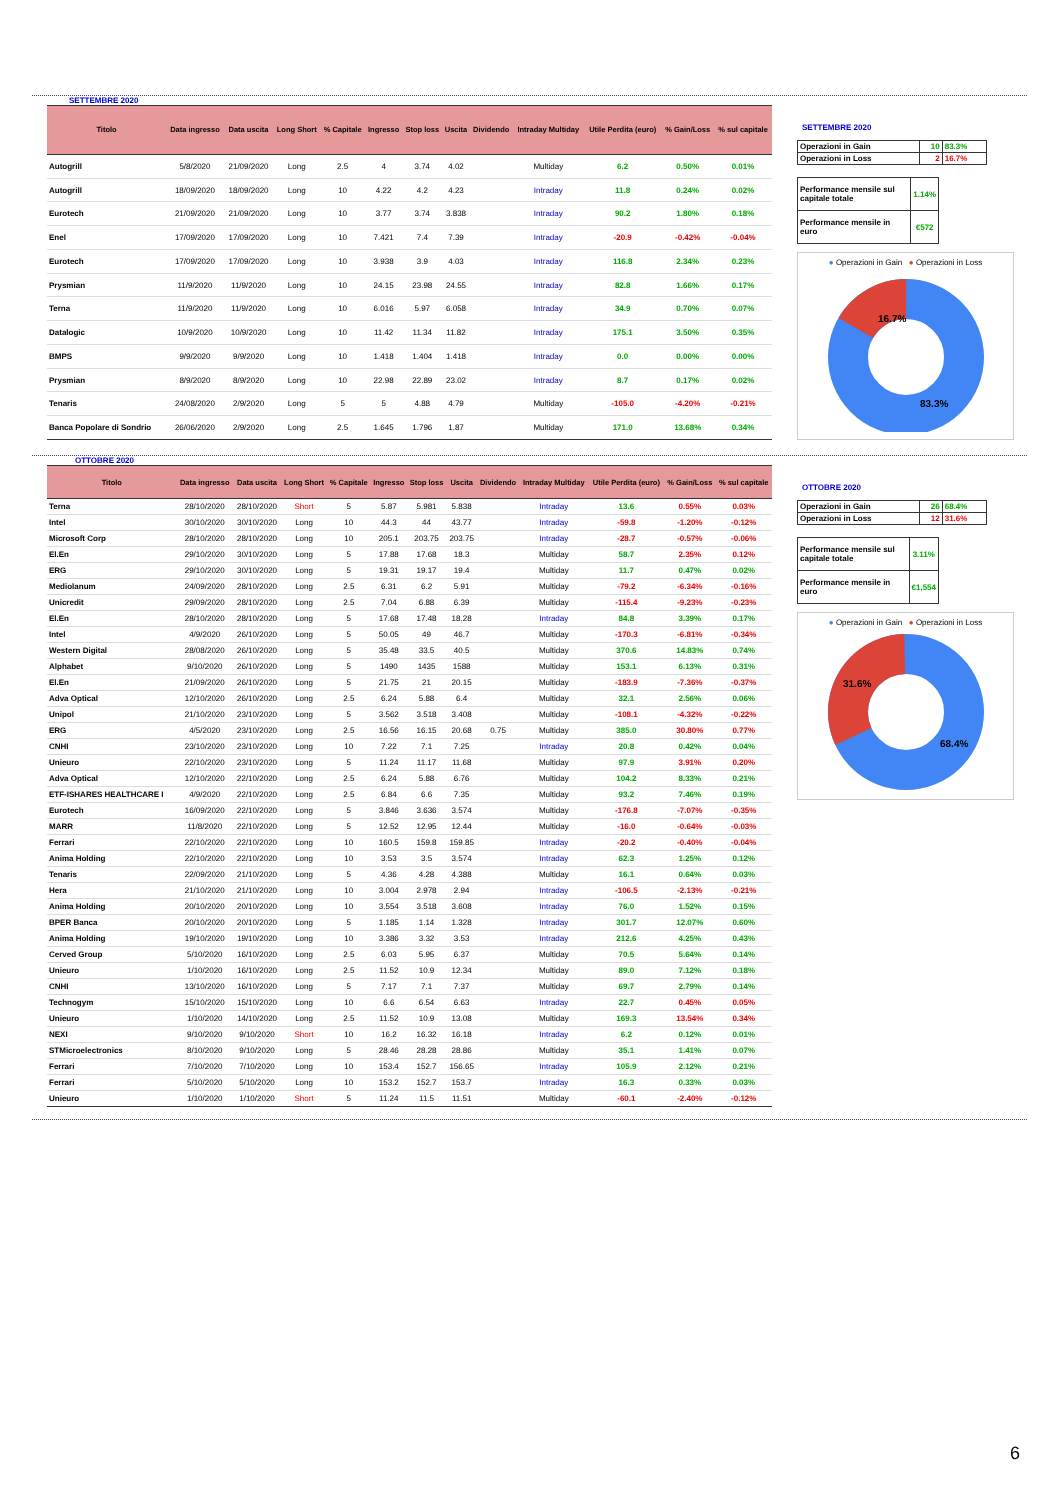SETTEMBRE 2020
| Titolo | Data ingresso | Data uscita | Long Short | % Capitale | Ingresso | Stop loss | Uscita | Dividendo | Intraday Multiday | Utile Perdita (euro) | % Gain/Loss | % sul capitale |
| --- | --- | --- | --- | --- | --- | --- | --- | --- | --- | --- | --- | --- |
| Autogrill | 5/8/2020 | 21/09/2020 | Long | 2.5 | 4 | 3.74 | 4.02 | | Multiday | 6.2 | 0.50% | 0.01% |
| Autogrill | 18/09/2020 | 18/09/2020 | Long | 10 | 4.22 | 4.2 | 4.23 | | Intraday | 11.8 | 0.24% | 0.02% |
| Eurotech | 21/09/2020 | 21/09/2020 | Long | 10 | 3.77 | 3.74 | 3.838 | | Intraday | 90.2 | 1.80% | 0.18% |
| Enel | 17/09/2020 | 17/09/2020 | Long | 10 | 7.421 | 7.4 | 7.39 | | Intraday | -20.9 | -0.42% | -0.04% |
| Eurotech | 17/09/2020 | 17/09/2020 | Long | 10 | 3.938 | 3.9 | 4.03 | | Intraday | 116.8 | 2.34% | 0.23% |
| Prysmian | 11/9/2020 | 11/9/2020 | Long | 10 | 24.15 | 23.98 | 24.55 | | Intraday | 82.8 | 1.66% | 0.17% |
| Terna | 11/9/2020 | 11/9/2020 | Long | 10 | 6.016 | 5.97 | 6.058 | | Intraday | 34.9 | 0.70% | 0.07% |
| Datalogic | 10/9/2020 | 10/9/2020 | Long | 10 | 11.42 | 11.34 | 11.82 | | Intraday | 175.1 | 3.50% | 0.35% |
| BMPS | 9/9/2020 | 9/9/2020 | Long | 10 | 1.418 | 1.404 | 1.418 | | Intraday | 0.0 | 0.00% | 0.00% |
| Prysmian | 8/9/2020 | 8/9/2020 | Long | 10 | 22.98 | 22.89 | 23.02 | | Intraday | 8.7 | 0.17% | 0.02% |
| Tenaris | 24/08/2020 | 2/9/2020 | Long | 5 | 5 | 4.88 | 4.79 | | Multiday | -105.0 | -4.20% | -0.21% |
| Banca Popolare di Sondrio | 26/06/2020 | 2/9/2020 | Long | 2.5 | 1.645 | 1.796 | 1.87 | | Multiday | 171.0 | 13.68% | 0.34% |
SETTEMBRE 2020
| Operazioni in Gain | 10 | 83.3% |
| Operazioni in Loss | 2 | 16.7% |
| Performance mensile sul capitale totale | 1.14% |
| Performance mensile in euro | €572 |
● Operazioni in Gain ● Operazioni in Loss
16.7%
83.3%
OTTOBRE 2020
| Titolo | Data ingresso | Data uscita | Long Short | % Capitale | Ingresso | Stop loss | Uscita | Dividendo | Intraday Multiday | Utile Perdita (euro) | % Gain/Loss | % sul capitale |
| --- | --- | --- | --- | --- | --- | --- | --- | --- | --- | --- | --- | --- |
| Terna | 28/10/2020 | 28/10/2020 | Short | 5 | 5.87 | 5.981 | 5.838 | | Intraday | 13.6 | 0.55% | 0.03% |
| Intel | 30/10/2020 | 30/10/2020 | Long | 10 | 44.3 | 44 | 43.77 | | Intraday | -59.8 | -1.20% | -0.12% |
| Microsoft Corp | 28/10/2020 | 28/10/2020 | Long | 10 | 205.1 | 203.75 | 203.75 | | Intraday | -28.7 | -0.57% | -0.06% |
| El.En | 29/10/2020 | 30/10/2020 | Long | 5 | 17.88 | 17.68 | 18.3 | | Multiday | 58.7 | 2.35% | 0.12% |
| ERG | 29/10/2020 | 30/10/2020 | Long | 5 | 19.31 | 19.17 | 19.4 | | Multiday | 11.7 | 0.47% | 0.02% |
| Mediolanum | 24/09/2020 | 28/10/2020 | Long | 2.5 | 6.31 | 6.2 | 5.91 | | Multiday | -79.2 | -6.34% | -0.16% |
| Unicredit | 29/09/2020 | 28/10/2020 | Long | 2.5 | 7.04 | 6.88 | 6.39 | | Multiday | -115.4 | -9.23% | -0.23% |
| El.En | 28/10/2020 | 28/10/2020 | Long | 5 | 17.68 | 17.48 | 18.28 | | Intraday | 84.8 | 3.39% | 0.17% |
| Intel | 4/9/2020 | 26/10/2020 | Long | 5 | 50.05 | 49 | 46.7 | | Multiday | -170.3 | -6.81% | -0.34% |
| Western Digital | 28/08/2020 | 26/10/2020 | Long | 5 | 35.48 | 33.5 | 40.5 | | Multiday | 370.6 | 14.83% | 0.74% |
| Alphabet | 9/10/2020 | 26/10/2020 | Long | 5 | 1490 | 1435 | 1588 | | Multiday | 153.1 | 6.13% | 0.31% |
| El.En | 21/09/2020 | 26/10/2020 | Long | 5 | 21.75 | 21 | 20.15 | | Multiday | -183.9 | -7.36% | -0.37% |
| Adva Optical | 12/10/2020 | 26/10/2020 | Long | 2.5 | 6.24 | 5.88 | 6.4 | | Multiday | 32.1 | 2.56% | 0.06% |
| Unipol | 21/10/2020 | 23/10/2020 | Long | 5 | 3.562 | 3.518 | 3.408 | | Multiday | -108.1 | -4.32% | -0.22% |
| ERG | 4/5/2020 | 23/10/2020 | Long | 2.5 | 16.56 | 16.15 | 20.68 | 0.75 | Multiday | 385.0 | 30.80% | 0.77% |
| CNHI | 23/10/2020 | 23/10/2020 | Long | 10 | 7.22 | 7.1 | 7.25 | | Intraday | 20.8 | 0.42% | 0.04% |
| Unieuro | 22/10/2020 | 23/10/2020 | Long | 5 | 11.24 | 11.17 | 11.68 | | Multiday | 97.9 | 3.91% | 0.20% |
| Adva Optical | 12/10/2020 | 22/10/2020 | Long | 2.5 | 6.24 | 5.88 | 6.76 | | Multiday | 104.2 | 8.33% | 0.21% |
| ETF-ISHARES HEALTHCARE I | 4/9/2020 | 22/10/2020 | Long | 2.5 | 6.84 | 6.6 | 7.35 | | Multiday | 93.2 | 7.46% | 0.19% |
| Eurotech | 16/09/2020 | 22/10/2020 | Long | 5 | 3.846 | 3.636 | 3.574 | | Multiday | -176.8 | -7.07% | -0.35% |
| MARR | 11/8/2020 | 22/10/2020 | Long | 5 | 12.52 | 12.95 | 12.44 | | Multiday | -16.0 | -0.64% | -0.03% |
| Ferrari | 22/10/2020 | 22/10/2020 | Long | 10 | 160.5 | 159.8 | 159.85 | | Intraday | -20.2 | -0.40% | -0.04% |
| Anima Holding | 22/10/2020 | 22/10/2020 | Long | 10 | 3.53 | 3.5 | 3.574 | | Intraday | 62.3 | 1.25% | 0.12% |
| Tenaris | 22/09/2020 | 21/10/2020 | Long | 5 | 4.36 | 4.28 | 4.388 | | Multiday | 16.1 | 0.64% | 0.03% |
| Hera | 21/10/2020 | 21/10/2020 | Long | 10 | 3.004 | 2.978 | 2.94 | | Intraday | -106.5 | -2.13% | -0.21% |
| Anima Holding | 20/10/2020 | 20/10/2020 | Long | 10 | 3.554 | 3.518 | 3.608 | | Intraday | 76.0 | 1.52% | 0.15% |
| BPER Banca | 20/10/2020 | 20/10/2020 | Long | 5 | 1.185 | 1.14 | 1.328 | | Intraday | 301.7 | 12.07% | 0.60% |
| Anima Holding | 19/10/2020 | 19/10/2020 | Long | 10 | 3.386 | 3.32 | 3.53 | | Intraday | 212.6 | 4.25% | 0.43% |
| Cerved Group | 5/10/2020 | 16/10/2020 | Long | 2.5 | 6.03 | 5.95 | 6.37 | | Multiday | 70.5 | 5.64% | 0.14% |
| Unieuro | 1/10/2020 | 16/10/2020 | Long | 2.5 | 11.52 | 10.9 | 12.34 | | Multiday | 89.0 | 7.12% | 0.18% |
| CNHI | 13/10/2020 | 16/10/2020 | Long | 5 | 7.17 | 7.1 | 7.37 | | Multiday | 69.7 | 2.79% | 0.14% |
| Technogym | 15/10/2020 | 15/10/2020 | Long | 10 | 6.6 | 6.54 | 6.63 | | Intraday | 22.7 | 0.45% | 0.05% |
| Unieuro | 1/10/2020 | 14/10/2020 | Long | 2.5 | 11.52 | 10.9 | 13.08 | | Multiday | 169.3 | 13.54% | 0.34% |
| NEXI | 9/10/2020 | 9/10/2020 | Short | 10 | 16.2 | 16.32 | 16.18 | | Intraday | 6.2 | 0.12% | 0.01% |
| STMicroelectronics | 8/10/2020 | 9/10/2020 | Long | 5 | 28.46 | 28.28 | 28.86 | | Multiday | 35.1 | 1.41% | 0.07% |
| Ferrari | 7/10/2020 | 7/10/2020 | Long | 10 | 153.4 | 152.7 | 156.65 | | Intraday | 105.9 | 2.12% | 0.21% |
| Ferrari | 5/10/2020 | 5/10/2020 | Long | 10 | 153.2 | 152.7 | 153.7 | | Intraday | 16.3 | 0.33% | 0.03% |
| Unieuro | 1/10/2020 | 1/10/2020 | Short | 5 | 11.24 | 11.5 | 11.51 | | Multiday | -60.1 | -2.40% | -0.12% |
OTTOBRE 2020
| Operazioni in Gain | 26 | 68.4% |
| Operazioni in Loss | 12 | 31.6% |
| Performance mensile sul capitale totale | 3.11% |
| Performance mensile in euro | €1,554 |
● Operazioni in Gain ● Operazioni in Loss
31.6%
68.4%
6